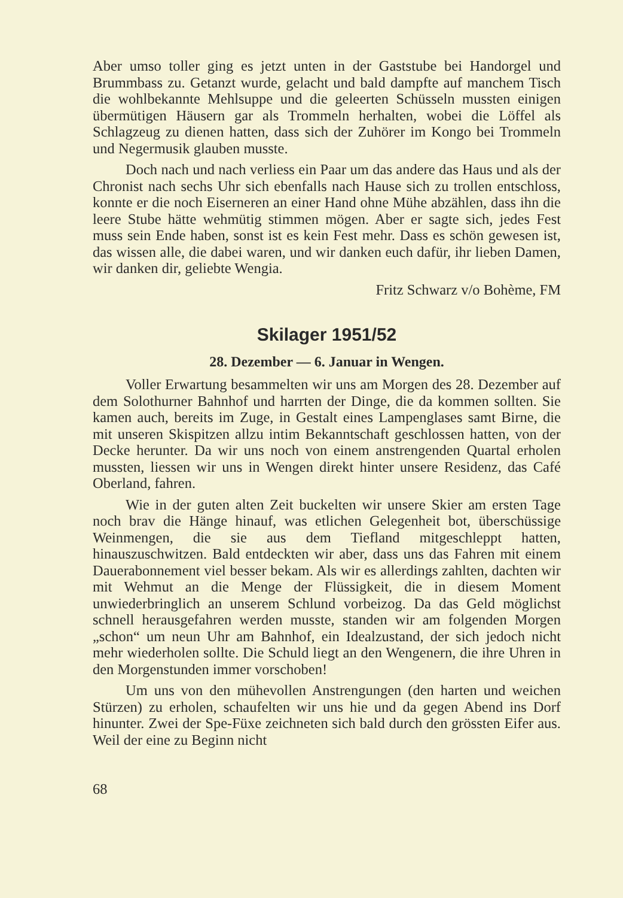Aber umso toller ging es jetzt unten in der Gaststube bei Handorgel und Brummbass zu. Getanzt wurde, gelacht und bald dampfte auf manchem Tisch die wohlbekannte Mehlsuppe und die geleerten Schüsseln mussten einigen übermütigen Häusern gar als Trommeln herhalten, wobei die Löffel als Schlagzeug zu dienen hatten, dass sich der Zuhörer im Kongo bei Trommeln und Negermusik glauben musste.
Doch nach und nach verliess ein Paar um das andere das Haus und als der Chronist nach sechs Uhr sich ebenfalls nach Hause sich zu trollen entschloss, konnte er die noch Eiserneren an einer Hand ohne Mühe abzählen, dass ihn die leere Stube hätte wehmütig stimmen mögen. Aber er sagte sich, jedes Fest muss sein Ende haben, sonst ist es kein Fest mehr. Dass es schön gewesen ist, das wissen alle, die dabei waren, und wir danken euch dafür, ihr lieben Damen, wir danken dir, geliebte Wengia.
Fritz Schwarz v/o Bohème, FM
Skilager 1951/52
28. Dezember — 6. Januar in Wengen.
Voller Erwartung besammelten wir uns am Morgen des 28. Dezember auf dem Solothurner Bahnhof und harrten der Dinge, die da kommen sollten. Sie kamen auch, bereits im Zuge, in Gestalt eines Lampenglases samt Birne, die mit unseren Skispitzen allzu intim Bekanntschaft geschlossen hatten, von der Decke herunter. Da wir uns noch von einem anstrengenden Quartal erholen mussten, liessen wir uns in Wengen direkt hinter unsere Residenz, das Café Oberland, fahren.
Wie in der guten alten Zeit buckelten wir unsere Skier am ersten Tage noch brav die Hänge hinauf, was etlichen Gelegenheit bot, überschüssige Weinmengen, die sie aus dem Tiefland mitgeschleppt hatten, hinauszuschwitzen. Bald entdeckten wir aber, dass uns das Fahren mit einem Dauerabonnement viel besser bekam. Als wir es allerdings zahlten, dachten wir mit Wehmut an die Menge der Flüssigkeit, die in diesem Moment unwiederbringlich an unserem Schlund vorbeizog. Da das Geld möglichst schnell herausgefahren werden musste, standen wir am folgenden Morgen „schon“ um neun Uhr am Bahnhof, ein Idealzustand, der sich jedoch nicht mehr wiederholen sollte. Die Schuld liegt an den Wengenern, die ihre Uhren in den Morgenstunden immer vorschoben!
Um uns von den mühevollen Anstrengungen (den harten und weichen Stürzen) zu erholen, schaufelten wir uns hie und da gegen Abend ins Dorf hinunter. Zwei der Spe-Füxe zeichneten sich bald durch den grössten Eifer aus. Weil der eine zu Beginn nicht
68